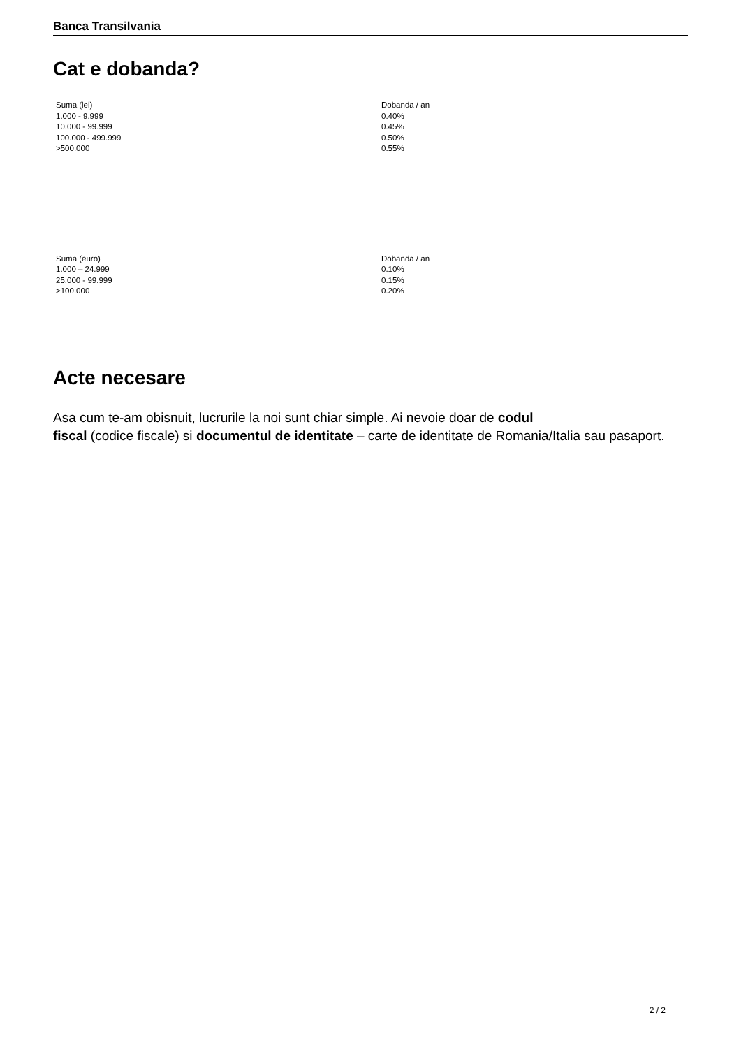Banca Transilvania
Cat e dobanda?
| Suma (lei) | Dobanda / an |
| 1.000 - 9.999 | 0.40% |
| 10.000 - 99.999 | 0.45% |
| 100.000 - 499.999 | 0.50% |
| >500.000 | 0.55% |
| Suma (euro) | Dobanda / an |
| 1.000 – 24.999 | 0.10% |
| 25.000 - 99.999 | 0.15% |
| >100.000 | 0.20% |
Acte necesare
Asa cum te-am obisnuit, lucrurile la noi sunt chiar simple. Ai nevoie doar de codul
fiscal (codice fiscale) si documentul de identitate – carte de identitate de Romania/Italia sau pasaport.
2 / 2